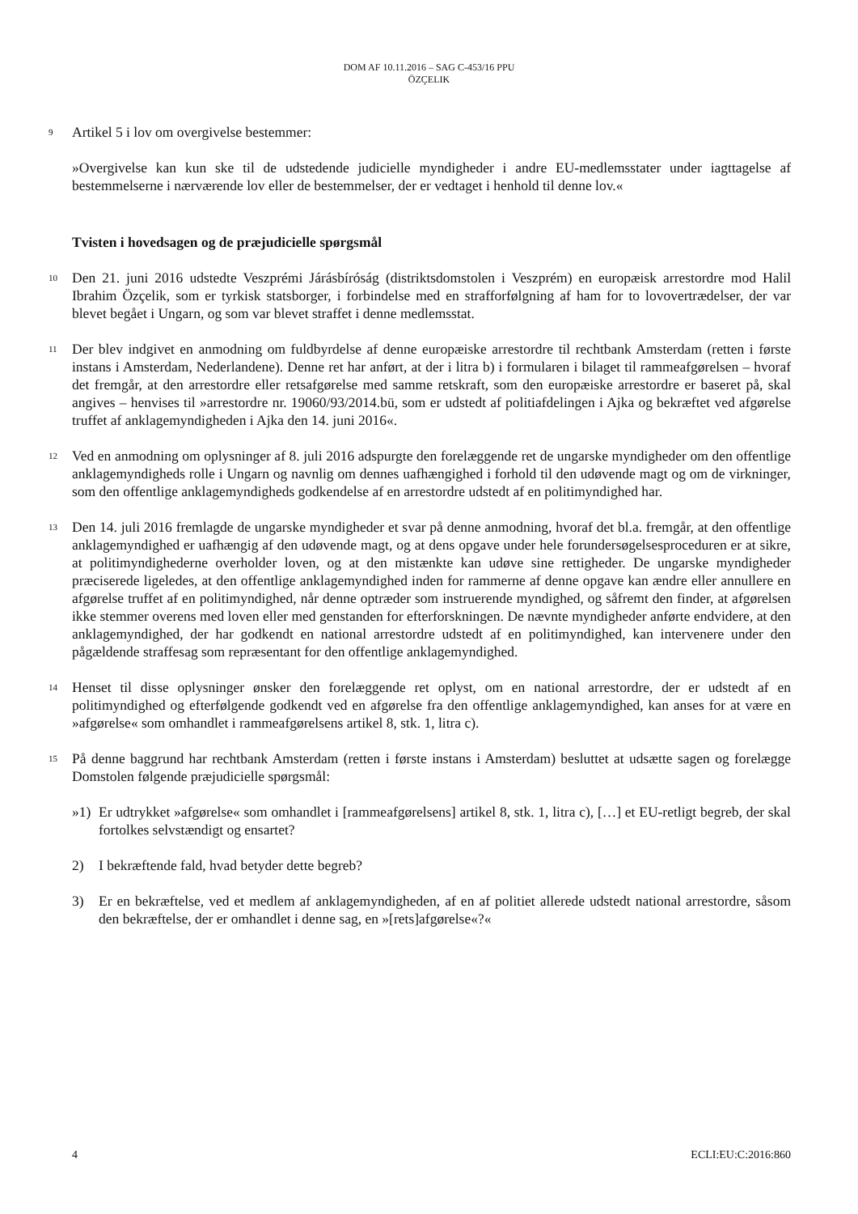DOM AF 10.11.2016 – SAG C-453/16 PPU
ÖZÇELIK
9
Artikel 5 i lov om overgivelse bestemmer:
»Overgivelse kan kun ske til de udstedende judicielle myndigheder i andre EU-medlemsstater under iagttagelse af bestemmelserne i nærværende lov eller de bestemmelser, der er vedtaget i henhold til denne lov.«
Tvisten i hovedsagen og de præjudicielle spørgsmål
10
Den 21. juni 2016 udstedte Veszprémi Járásbíróság (distriktsdomstolen i Veszprém) en europæisk arrestordre mod Halil Ibrahim Özçelik, som er tyrkisk statsborger, i forbindelse med en strafforfølgning af ham for to lovovertrædelser, der var blevet begået i Ungarn, og som var blevet straffet i denne medlemsstat.
11
Der blev indgivet en anmodning om fuldbyrdelse af denne europæiske arrestordre til rechtbank Amsterdam (retten i første instans i Amsterdam, Nederlandene). Denne ret har anført, at der i litra b) i formularen i bilaget til rammeafgørelsen – hvoraf det fremgår, at den arrestordre eller retsafgørelse med samme retskraft, som den europæiske arrestordre er baseret på, skal angives – henvises til »arrestordre nr. 19060/93/2014.bü, som er udstedt af politiafdelingen i Ajka og bekræftet ved afgørelse truffet af anklagemyndigheden i Ajka den 14. juni 2016«.
12
Ved en anmodning om oplysninger af 8. juli 2016 adspurgte den forelæggende ret de ungarske myndigheder om den offentlige anklagemyndigheds rolle i Ungarn og navnlig om dennes uafhængighed i forhold til den udøvende magt og om de virkninger, som den offentlige anklagemyndigheds godkendelse af en arrestordre udstedt af en politimyndighed har.
13
Den 14. juli 2016 fremlagde de ungarske myndigheder et svar på denne anmodning, hvoraf det bl.a. fremgår, at den offentlige anklagemyndighed er uafhængig af den udøvende magt, og at dens opgave under hele forundersøgelsesproceduren er at sikre, at politimyndighederne overholder loven, og at den mistænkte kan udøve sine rettigheder. De ungarske myndigheder præciserede ligeledes, at den offentlige anklagemyndighed inden for rammerne af denne opgave kan ændre eller annullere en afgørelse truffet af en politimyndighed, når denne optræder som instruerende myndighed, og såfremt den finder, at afgørelsen ikke stemmer overens med loven eller med genstanden for efterforskningen. De nævnte myndigheder anførte endvidere, at den anklagemyndighed, der har godkendt en national arrestordre udstedt af en politimyndighed, kan intervenere under den pågældende straffesag som repræsentant for den offentlige anklagemyndighed.
14
Henset til disse oplysninger ønsker den forelæggende ret oplyst, om en national arrestordre, der er udstedt af en politimyndighed og efterfølgende godkendt ved en afgørelse fra den offentlige anklagemyndighed, kan anses for at være en »afgørelse« som omhandlet i rammeafgørelsens artikel 8, stk. 1, litra c).
15
På denne baggrund har rechtbank Amsterdam (retten i første instans i Amsterdam) besluttet at udsætte sagen og forelægge Domstolen følgende præjudicielle spørgsmål:
»1) Er udtrykket »afgørelse« som omhandlet i [rammeafgørelsens] artikel 8, stk. 1, litra c), […] et EU-retligt begreb, der skal fortolkes selvstændigt og ensartet?
2) I bekræftende fald, hvad betyder dette begreb?
3) Er en bekræftelse, ved et medlem af anklagemyndigheden, af en af politiet allerede udstedt national arrestordre, såsom den bekræftelse, der er omhandlet i denne sag, en »[rets]afgørelse«?«
4 ECLI:EU:C:2016:860